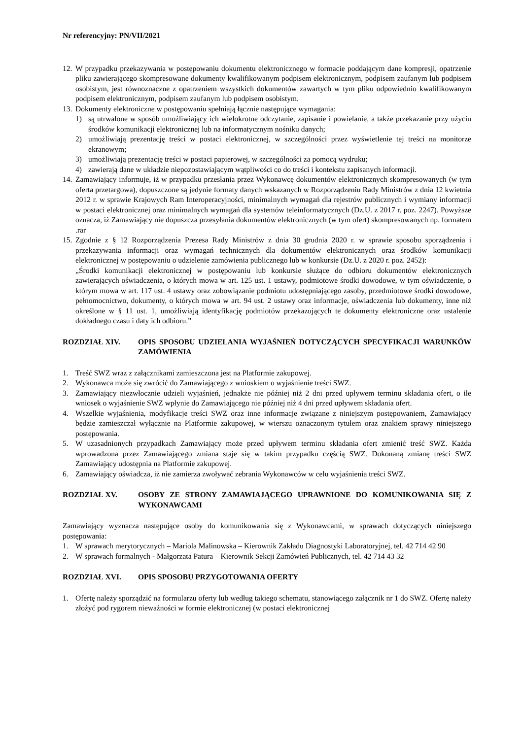Nr referencyjny: PN/VII/2021
12. W przypadku przekazywania w postępowaniu dokumentu elektronicznego w formacie poddającym dane kompresji, opatrzenie pliku zawierającego skompresowane dokumenty kwalifikowanym podpisem elektronicznym, podpisem zaufanym lub podpisem osobistym, jest równoznaczne z opatrzeniem wszystkich dokumentów zawartych w tym pliku odpowiednio kwalifikowanym podpisem elektronicznym, podpisem zaufanym lub podpisem osobistym.
13. Dokumenty elektroniczne w postępowaniu spełniają łącznie następujące wymagania:
1) są utrwalone w sposób umożliwiający ich wielokrotne odczytanie, zapisanie i powielanie, a także przekazanie przy użyciu środków komunikacji elektronicznej lub na informatycznym nośniku danych;
2) umożliwiają prezentację treści w postaci elektronicznej, w szczególności przez wyświetlenie tej treści na monitorze ekranowym;
3) umożliwiają prezentację treści w postaci papierowej, w szczególności za pomocą wydruku;
4) zawierają dane w układzie niepozostawiającym wątpliwości co do treści i kontekstu zapisanych informacji.
14. Zamawiający informuje, iż w przypadku przesłania przez Wykonawcę dokumentów elektronicznych skompresowanych (w tym oferta przetargowa), dopuszczone są jedynie formaty danych wskazanych w Rozporządzeniu Rady Ministrów z dnia 12 kwietnia 2012 r. w sprawie Krajowych Ram Interoperacyjności, minimalnych wymagań dla rejestrów publicznych i wymiany informacji w postaci elektronicznej oraz minimalnych wymagań dla systemów teleinformatycznych (Dz.U. z 2017 r. poz. 2247). Powyższe oznacza, iż Zamawiający nie dopuszcza przesyłania dokumentów elektronicznych (w tym ofert) skompresowanych np. formatem .rar
15. Zgodnie z § 12 Rozporządzenia Prezesa Rady Ministrów z dnia 30 grudnia 2020 r. w sprawie sposobu sporządzenia i przekazywania informacji oraz wymagań technicznych dla dokumentów elektronicznych oraz środków komunikacji elektronicznej w postępowaniu o udzielenie zamówienia publicznego lub w konkursie (Dz.U. z 2020 r. poz. 2452):
„Środki komunikacji elektronicznej w postępowaniu lub konkursie służące do odbioru dokumentów elektronicznych zawierających oświadczenia, o których mowa w art. 125 ust. 1 ustawy, podmiotowe środki dowodowe, w tym oświadczenie, o którym mowa w art. 117 ust. 4 ustawy oraz zobowiązanie podmiotu udostępniającego zasoby, przedmiotowe środki dowodowe, pełnomocnictwo, dokumenty, o których mowa w art. 94 ust. 2 ustawy oraz informacje, oświadczenia lub dokumenty, inne niż określone w § 11 ust. 1, umożliwiają identyfikację podmiotów przekazujących te dokumenty elektroniczne oraz ustalenie dokładnego czasu i daty ich odbioru.”
ROZDZIAŁ XIV. OPIS SPOSOBU UDZIELANIA WYJAŚNIEŃ DOTYCZĄCYCH SPECYFIKACJI WARUNKÓW ZAMÓWIENIA
1. Treść SWZ wraz z załącznikami zamieszczona jest na Platformie zakupowej.
2. Wykonawca może się zwrócić do Zamawiającego z wnioskiem o wyjaśnienie treści SWZ.
3. Zamawiający niezwłocznie udzieli wyjaśnień, jednakże nie później niż 2 dni przed upływem terminu składania ofert, o ile wniosek o wyjaśnienie SWZ wpłynie do Zamawiającego nie później niż 4 dni przed upływem składania ofert.
4. Wszelkie wyjaśnienia, modyfikacje treści SWZ oraz inne informacje związane z niniejszym postępowaniem, Zamawiający będzie zamieszczał wyłącznie na Platformie zakupowej, w wierszu oznaczonym tytułem oraz znakiem sprawy niniejszego postępowania.
5. W uzasadnionych przypadkach Zamawiający może przed upływem terminu składania ofert zmienić treść SWZ. Każda wprowadzona przez Zamawiającego zmiana staje się w takim przypadku częścią SWZ. Dokonaną zmianę treści SWZ Zamawiający udostępnia na Platformie zakupowej.
6. Zamawiający oświadcza, iż nie zamierza zwoływać zebrania Wykonawców w celu wyjaśnienia treści SWZ.
ROZDZIAŁ XV. OSOBY ZE STRONY ZAMAWIAJĄCEGO UPRAWNIONE DO KOMUNIKOWANIA SIĘ Z WYKONAWCAMI
Zamawiający wyznacza następujące osoby do komunikowania się z Wykonawcami, w sprawach dotyczących niniejszego postępowania:
1. W sprawach merytorycznych – Mariola Malinowska – Kierownik Zakładu Diagnostyki Laboratoryjnej, tel. 42 714 42 90
2. W sprawach formalnych - Małgorzata Patura – Kierownik Sekcji Zamówień Publicznych, tel. 42 714 43 32
ROZDZIAŁ XVI. OPIS SPOSOBU PRZYGOTOWANIA OFERTY
1. Ofertę należy sporządzić na formularzu oferty lub według takiego schematu, stanowiącego załącznik nr 1 do SWZ. Ofertę należy złożyć pod rygorem nieważności w formie elektronicznej (w postaci elektronicznej